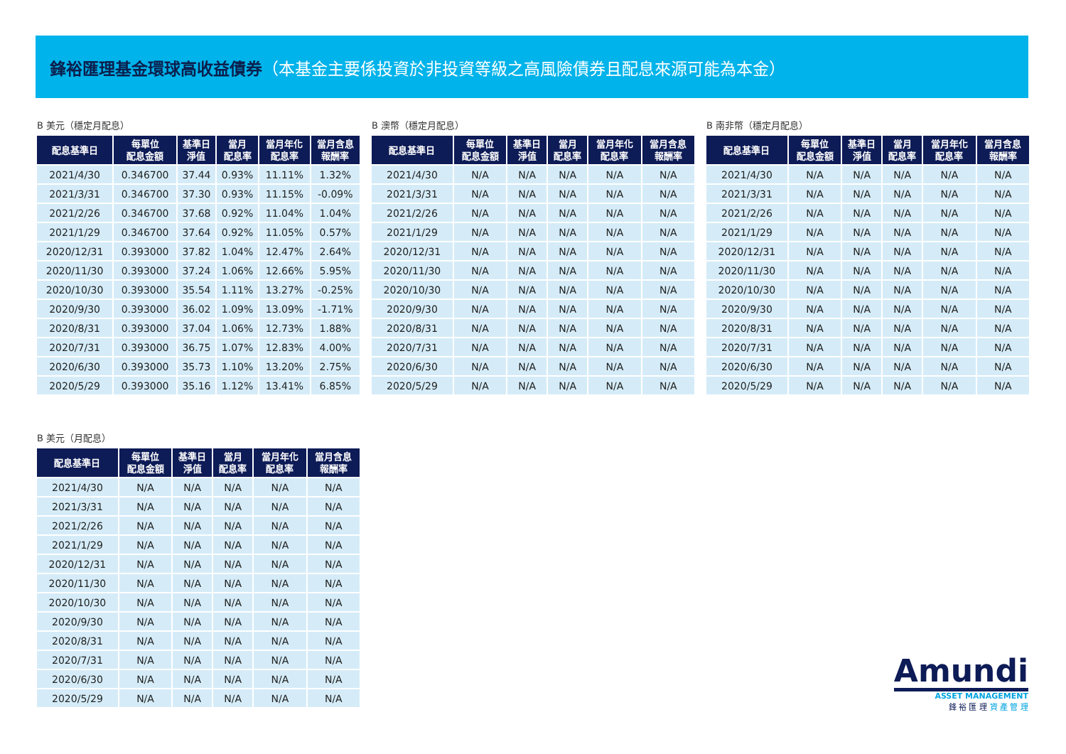鋒裕匯理基金環球高收益債券（本基金主要係投資於非投資等級之高風險債券且配息來源可能為本金）
B 美元（穩定月配息）
| 配息基準日 | 每單位 配息金額 | 基準日 淨值 | 當月 配息率 | 當月年化 配息率 | 當月含息 報酬率 |
| --- | --- | --- | --- | --- | --- |
| 2021/4/30 | 0.346700 | 37.44 | 0.93% | 11.11% | 1.32% |
| 2021/3/31 | 0.346700 | 37.30 | 0.93% | 11.15% | -0.09% |
| 2021/2/26 | 0.346700 | 37.68 | 0.92% | 11.04% | 1.04% |
| 2021/1/29 | 0.346700 | 37.64 | 0.92% | 11.05% | 0.57% |
| 2020/12/31 | 0.393000 | 37.82 | 1.04% | 12.47% | 2.64% |
| 2020/11/30 | 0.393000 | 37.24 | 1.06% | 12.66% | 5.95% |
| 2020/10/30 | 0.393000 | 35.54 | 1.11% | 13.27% | -0.25% |
| 2020/9/30 | 0.393000 | 36.02 | 1.09% | 13.09% | -1.71% |
| 2020/8/31 | 0.393000 | 37.04 | 1.06% | 12.73% | 1.88% |
| 2020/7/31 | 0.393000 | 36.75 | 1.07% | 12.83% | 4.00% |
| 2020/6/30 | 0.393000 | 35.73 | 1.10% | 13.20% | 2.75% |
| 2020/5/29 | 0.393000 | 35.16 | 1.12% | 13.41% | 6.85% |
B 澳幣（穩定月配息）
| 配息基準日 | 每單位 配息金額 | 基準日 淨值 | 當月 配息率 | 當月年化 配息率 | 當月含息 報酬率 |
| --- | --- | --- | --- | --- | --- |
| 2021/4/30 | N/A | N/A | N/A | N/A | N/A |
| 2021/3/31 | N/A | N/A | N/A | N/A | N/A |
| 2021/2/26 | N/A | N/A | N/A | N/A | N/A |
| 2021/1/29 | N/A | N/A | N/A | N/A | N/A |
| 2020/12/31 | N/A | N/A | N/A | N/A | N/A |
| 2020/11/30 | N/A | N/A | N/A | N/A | N/A |
| 2020/10/30 | N/A | N/A | N/A | N/A | N/A |
| 2020/9/30 | N/A | N/A | N/A | N/A | N/A |
| 2020/8/31 | N/A | N/A | N/A | N/A | N/A |
| 2020/7/31 | N/A | N/A | N/A | N/A | N/A |
| 2020/6/30 | N/A | N/A | N/A | N/A | N/A |
| 2020/5/29 | N/A | N/A | N/A | N/A | N/A |
B 南非幣（穩定月配息）
| 配息基準日 | 每單位 配息金額 | 基準日 淨值 | 當月 配息率 | 當月年化 配息率 | 當月含息 報酬率 |
| --- | --- | --- | --- | --- | --- |
| 2021/4/30 | N/A | N/A | N/A | N/A | N/A |
| 2021/3/31 | N/A | N/A | N/A | N/A | N/A |
| 2021/2/26 | N/A | N/A | N/A | N/A | N/A |
| 2021/1/29 | N/A | N/A | N/A | N/A | N/A |
| 2020/12/31 | N/A | N/A | N/A | N/A | N/A |
| 2020/11/30 | N/A | N/A | N/A | N/A | N/A |
| 2020/10/30 | N/A | N/A | N/A | N/A | N/A |
| 2020/9/30 | N/A | N/A | N/A | N/A | N/A |
| 2020/8/31 | N/A | N/A | N/A | N/A | N/A |
| 2020/7/31 | N/A | N/A | N/A | N/A | N/A |
| 2020/6/30 | N/A | N/A | N/A | N/A | N/A |
| 2020/5/29 | N/A | N/A | N/A | N/A | N/A |
B 美元（月配息）
| 配息基準日 | 每單位 配息金額 | 基準日 淨值 | 當月 配息率 | 當月年化 配息率 | 當月含息 報酬率 |
| --- | --- | --- | --- | --- | --- |
| 2021/4/30 | N/A | N/A | N/A | N/A | N/A |
| 2021/3/31 | N/A | N/A | N/A | N/A | N/A |
| 2021/2/26 | N/A | N/A | N/A | N/A | N/A |
| 2021/1/29 | N/A | N/A | N/A | N/A | N/A |
| 2020/12/31 | N/A | N/A | N/A | N/A | N/A |
| 2020/11/30 | N/A | N/A | N/A | N/A | N/A |
| 2020/10/30 | N/A | N/A | N/A | N/A | N/A |
| 2020/9/30 | N/A | N/A | N/A | N/A | N/A |
| 2020/8/31 | N/A | N/A | N/A | N/A | N/A |
| 2020/7/31 | N/A | N/A | N/A | N/A | N/A |
| 2020/6/30 | N/A | N/A | N/A | N/A | N/A |
| 2020/5/29 | N/A | N/A | N/A | N/A | N/A |
Amundi
ASSET MANAGEMENT
鋒 裕 匯 理 資 產 管 理